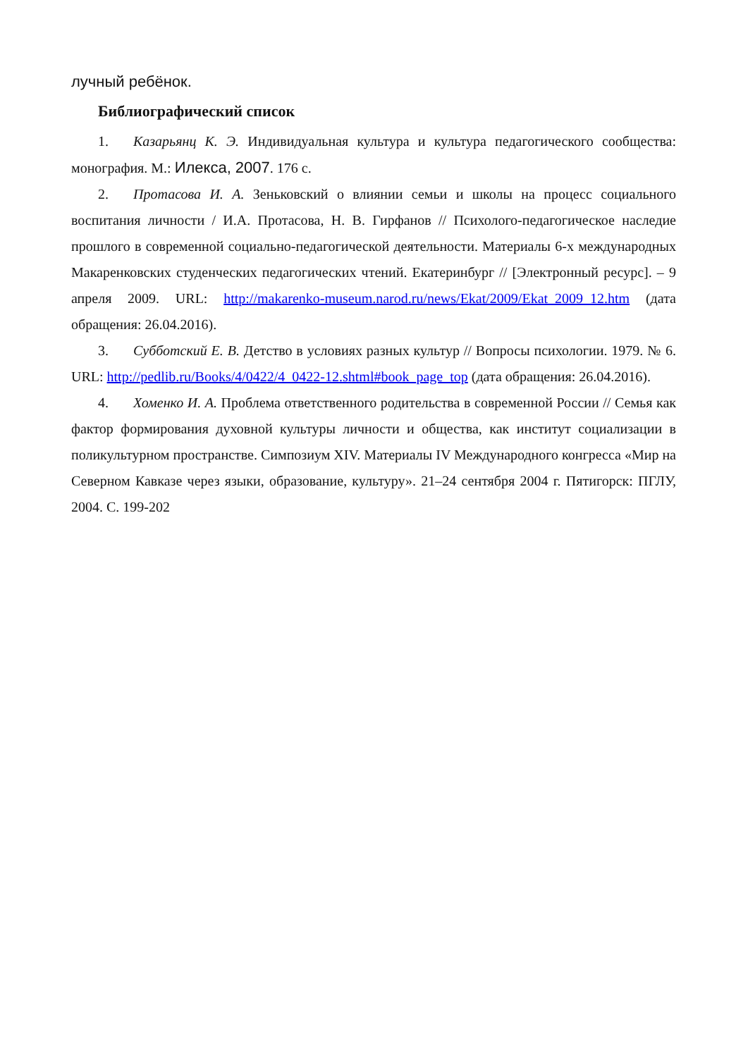лучный ребёнок.
Библиографический список
1. Казарьянц К. Э. Индивидуальная культура и культура педагогического сообщества: монография. М.: Илекса, 2007. 176 с.
2. Протасова И. А. Зеньковский о влиянии семьи и школы на процесс социального воспитания личности / И.А. Протасова, Н. В. Гирфанов // Психолого-педагогическое наследие прошлого в современной социально-педагогической деятельности. Материалы 6-х международных Макаренковских студенческих педагогических чтений. Екатеринбург // [Электронный ресурс]. – 9 апреля 2009. URL: http://makarenko-museum.narod.ru/news/Ekat/2009/Ekat_2009_12.htm (дата обращения: 26.04.2016).
3. Субботский Е. В. Детство в условиях разных культур // Вопросы психологии. 1979. № 6. URL: http://pedlib.ru/Books/4/0422/4_0422-12.shtml#book_page_top (дата обращения: 26.04.2016).
4. Хоменко И. А. Проблема ответственного родительства в современной России // Семья как фактор формирования духовной культуры личности и общества, как институт социализации в поликультурном пространстве. Симпозиум XIV. Материалы IV Международного конгресса «Мир на Северном Кавказе через языки, образование, культуру». 21–24 сентября 2004 г. Пятигорск: ПГЛУ, 2004. С. 199-202